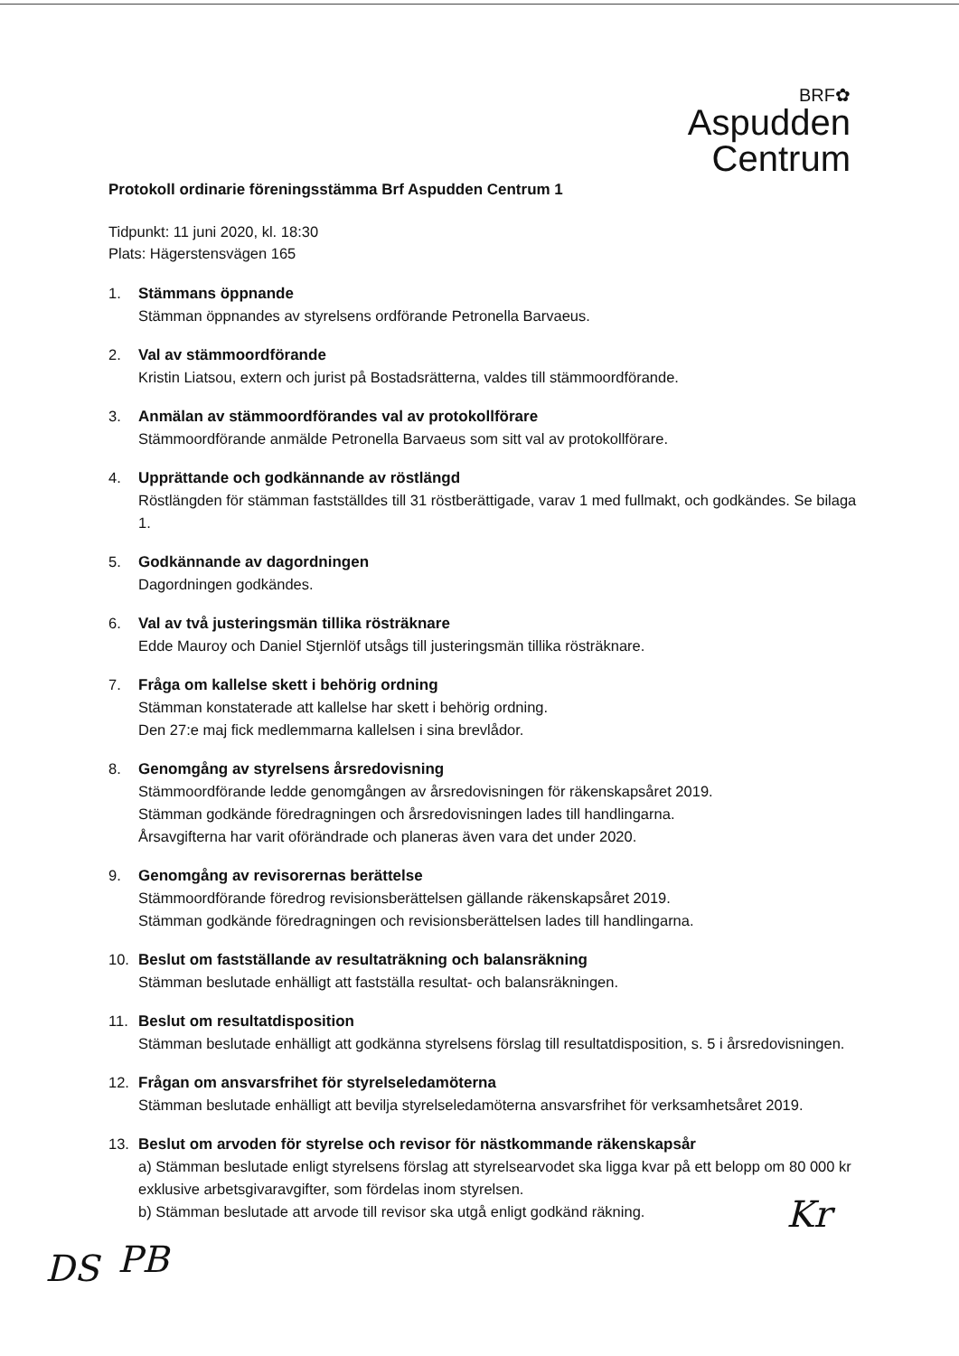BRF✿
Aspudden
Centrum
Protokoll ordinarie föreningsstämma Brf Aspudden Centrum 1
Tidpunkt: 11 juni 2020, kl. 18:30
Plats: Hägerstensvägen 165
1. Stämmans öppnande
Stämman öppnandes av styrelsens ordförande Petronella Barvaeus.
2. Val av stämmoordförande
Kristin Liatsou, extern och jurist på Bostadsrätterna, valdes till stämmoordförande.
3. Anmälan av stämmoordförandes val av protokollförare
Stämmoordförande anmälde Petronella Barvaeus som sitt val av protokollförare.
4. Upprättande och godkännande av röstlängd
Röstlängden för stämman fastställdes till 31 röstberättigade, varav 1 med fullmakt, och godkändes. Se bilaga 1.
5. Godkännande av dagordningen
Dagordningen godkändes.
6. Val av två justeringsmän tillika rösträknare
Edde Mauroy och Daniel Stjernlöf utsågs till justeringsmän tillika rösträknare.
7. Fråga om kallelse skett i behörig ordning
Stämman konstaterade att kallelse har skett i behörig ordning.
Den 27:e maj fick medlemmarna kallelsen i sina brevlådor.
8. Genomgång av styrelsens årsredovisning
Stämmoordförande ledde genomgången av årsredovisningen för räkenskapsåret 2019.
Stämman godkände föredragningen och årsredovisningen lades till handlingarna.
Årsavgifterna har varit oförändrade och planeras även vara det under 2020.
9. Genomgång av revisorernas berättelse
Stämmoordförande föredrog revisionsberättelsen gällande räkenskapsåret 2019.
Stämman godkände föredragningen och revisionsberättelsen lades till handlingarna.
10. Beslut om fastställande av resultaträkning och balansräkning
Stämman beslutade enhälligt att fastställa resultat- och balansräkningen.
11. Beslut om resultatdisposition
Stämman beslutade enhälligt att godkänna styrelsens förslag till resultatdisposition, s. 5 i årsredovisningen.
12. Frågan om ansvarsfrihet för styrelseledamöterna
Stämman beslutade enhälligt att bevilja styrelseledamöterna ansvarsfrihet för verksamhetsåret 2019.
13. Beslut om arvoden för styrelse och revisor för nästkommande räkenskapsår
a) Stämman beslutade enligt styrelsens förslag att styrelsearvodet ska ligga kvar på ett belopp om 80 000 kr exklusive arbetsgivaravgifter, som fördelas inom styrelsen.
b) Stämman beslutade att arvode till revisor ska utgå enligt godkänd räkning.
DS PB
Kr